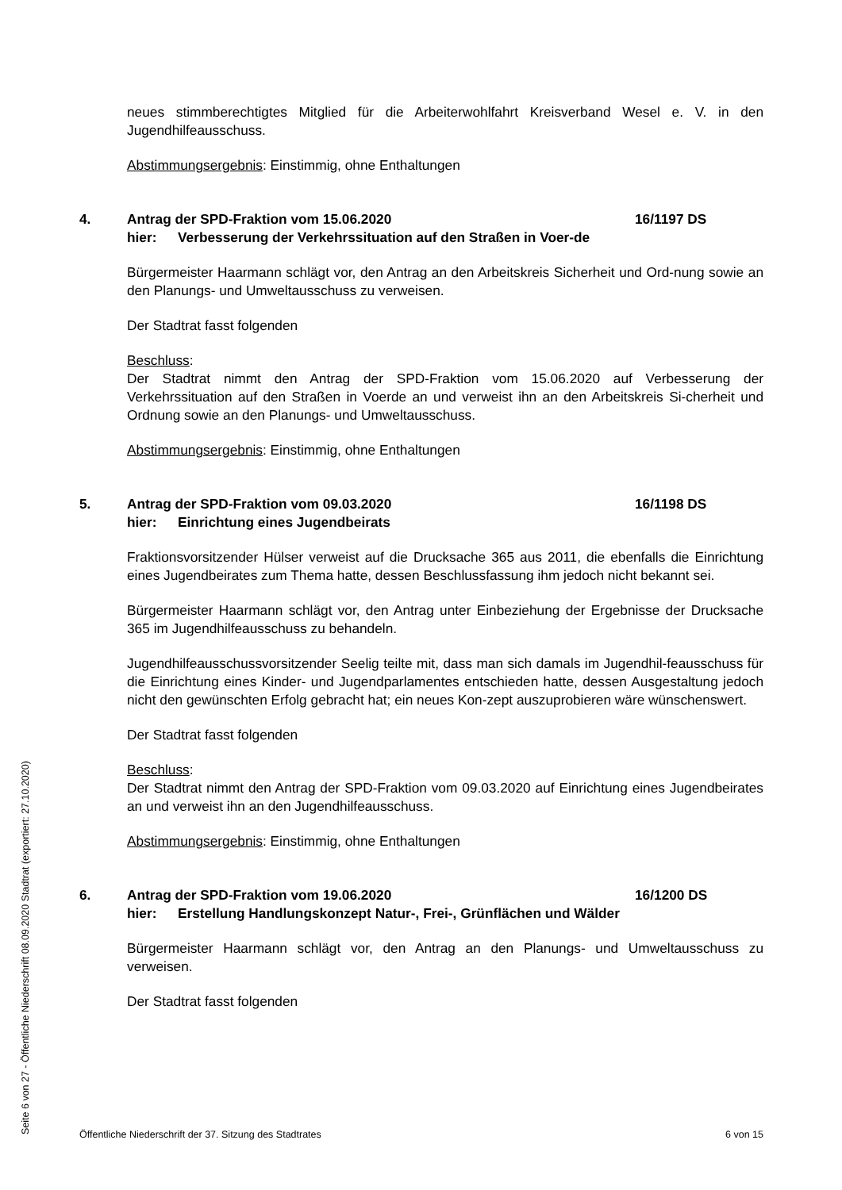neues stimmberechtigtes Mitglied für die Arbeiterwohlfahrt Kreisverband Wesel e. V. in den Jugendhilfeausschuss.
Abstimmungsergebnis: Einstimmig, ohne Enthaltungen
4. Antrag der SPD-Fraktion vom 15.06.2020
hier: Verbesserung der Verkehrssituation auf den Straßen in Voer-de
16/1197 DS
Bürgermeister Haarmann schlägt vor, den Antrag an den Arbeitskreis Sicherheit und Ord-nung sowie an den Planungs- und Umweltausschuss zu verweisen.
Der Stadtrat fasst folgenden
Beschluss:
Der Stadtrat nimmt den Antrag der SPD-Fraktion vom 15.06.2020 auf Verbesserung der Verkehrssituation auf den Straßen in Voerde an und verweist ihn an den Arbeitskreis Si-cherheit und Ordnung sowie an den Planungs- und Umweltausschuss.
Abstimmungsergebnis: Einstimmig, ohne Enthaltungen
5. Antrag der SPD-Fraktion vom 09.03.2020
hier: Einrichtung eines Jugendbeirats
16/1198 DS
Fraktionsvorsitzender Hülser verweist auf die Drucksache 365 aus 2011, die ebenfalls die Einrichtung eines Jugendbeirates zum Thema hatte, dessen Beschlussfassung ihm jedoch nicht bekannt sei.
Bürgermeister Haarmann schlägt vor, den Antrag unter Einbeziehung der Ergebnisse der Drucksache 365 im Jugendhilfeausschuss zu behandeln.
Jugendhilfeausschussvorsitzender Seelig teilte mit, dass man sich damals im Jugendhil-feausschuss für die Einrichtung eines Kinder- und Jugendparlamentes entschieden hatte, dessen Ausgestaltung jedoch nicht den gewünschten Erfolg gebracht hat; ein neues Kon-zept auszuprobieren wäre wünschenswert.
Der Stadtrat fasst folgenden
Beschluss:
Der Stadtrat nimmt den Antrag der SPD-Fraktion vom 09.03.2020 auf Einrichtung eines Jugendbeirates an und verweist ihn an den Jugendhilfeausschuss.
Abstimmungsergebnis: Einstimmig, ohne Enthaltungen
6. Antrag der SPD-Fraktion vom 19.06.2020
hier: Erstellung Handlungskonzept Natur-, Frei-, Grünflächen und Wälder
16/1200 DS
Bürgermeister Haarmann schlägt vor, den Antrag an den Planungs- und Umweltausschuss zu verweisen.
Der Stadtrat fasst folgenden
Öffentliche Niederschrift der 37. Sitzung des Stadtrates 6 von 15
Seite 6 von 27 - Öffentliche Niederschrift 08.09.2020 Stadtrat (exportiert: 27.10.2020)